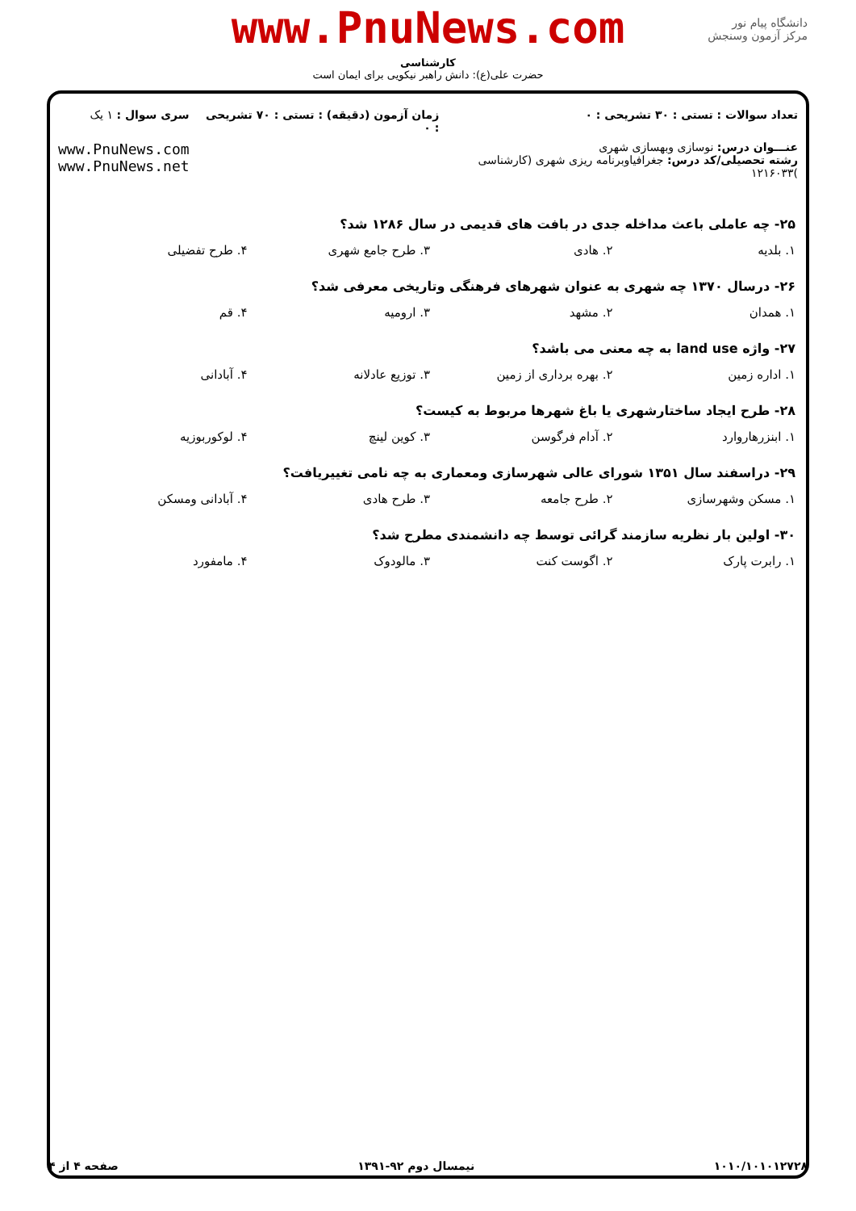www.PnuNews.com
کارشناسی
حضرت علی(ع): دانش راهبر نیکویی برای ایمان است
دانشگاه پیام نور
مرکز آزمون وسنجش
| تعداد سوالات : تستی : ۳۰ تشریحی : ۰ | زمان آزمون (دقیقه) : تستی : ۷۰ تشریحی : ۰ | سری سوال : ۱ یک |
| عنـــوان درس: نوسازی وبهسازی شهری رشته تحصیلی/کد درس: جغرافیاوبرنامه ریزی شهری (کارشناسی )۱۲۱۶۰۳۳ | | www.PnuNews.com www.PnuNews.net |
۲۵- چه عاملی باعث مداخله جدی در بافت های قدیمی در سال ۱۲۸۶ شد؟
۱. بلدیه ۲. هادی ۳. طرح جامع شهری ۴. طرح تفضیلی
۲۶- درسال ۱۳۷۰ چه شهری به عنوان شهرهای فرهنگی وتاریخی معرفی شد؟
۱. همدان ۲. مشهد ۳. ارومیه ۴. قم
۲۷- واژه land use به چه معنی می باشد؟
۱. اداره زمین ۲. بهره برداری از زمین ۳. توزیع عادلانه ۴. آبادانی
۲۸- طرح ایجاد ساختارشهری یا باغ شهرها مربوط به کیست؟
۱. ابنزرهاروارد ۲. آدام فرگوسن ۳. کوین لینچ ۴. لوکوربوزیه
۲۹- دراسفند سال ۱۳۵۱ شورای عالی شهرسازی ومعماری به چه نامی تغییریافت؟
۱. مسکن وشهرسازی ۲. طرح جامعه ۳. طرح هادی ۴. آبادانی ومسکن
۳۰- اولین بار نظریه سازمند گرائی توسط چه دانشمندی مطرح شد؟
۱. رابرت پارک ۲. اگوست کنت ۳. مالودوک ۴. مامفورد
۱۰۱۰/۱۰۱۰۱۲۷۲۸ نیمسال دوم ۹۲-۱۳۹۱ صفحه ۴ از ۴